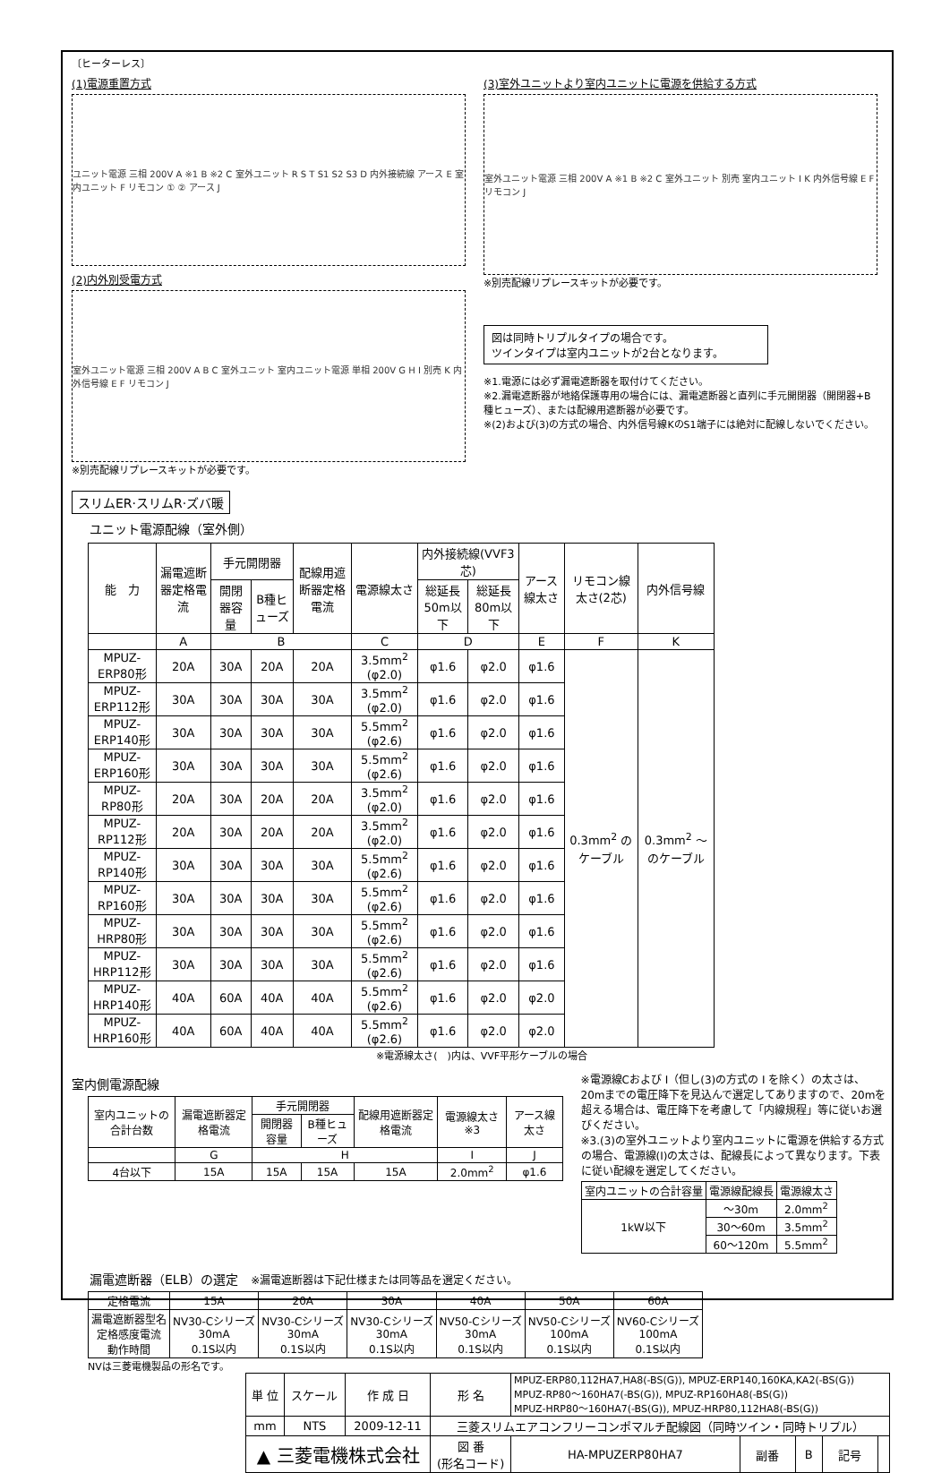〔ヒーターレス〕
(1)電源重置方式
ユニット電源 三相 200V A ※1 B ※2 C 室外ユニット R S T S1 S2 S3 D 内外接続線 アース E 室内ユニット F リモコン ① ② アース J
(2)内外別受電方式
室外ユニット電源 三相 200V A B C 室外ユニット 室内ユニット電源 単相 200V G H I 別売 K 内外信号線 E F リモコン J
※別売配線リプレースキットが必要です。
(3)室外ユニットより室内ユニットに電源を供給する方式
室外ユニット電源 三相 200V A ※1 B ※2 C 室外ユニット 別売 室内ユニット I K 内外信号線 E F リモコン J
※別売配線リプレースキットが必要です。
図は同時トリプルタイプの場合です。
ツインタイプは室内ユニットが2台となります。
※1.電源には必ず漏電遮断器を取付けてください。
※2.漏電遮断器が地絡保護専用の場合には、漏電遮断器と直列に手元開閉器（開閉器+B種ヒューズ）、または配線用遮断器が必要です。
※(2)および(3)の方式の場合、内外信号線KのS1端子には絶対に配線しないでください。
スリムER·スリムR·ズバ暖
ユニット電源配線（室外側）
| 能 力 | 漏電遮断器定格電流 | 手元開閉器 | | 配線用遮断器定格電流 | 電源線太さ | 内外接続線(VVF3芯) | | アース線太さ | リモコン線太さ(2芯) | 内外信号線 |
| --- | --- | --- | --- | --- | --- | --- | --- | --- | --- | --- |
| | | 開閉器容量 | B種ヒューズ | | | 総延長50m以下 | 総延長80m以下 | | | |
| | A | B | | | C | D | | E | F | K |
| MPUZ-ERP80形 | 20A | 30A | 20A | 20A | 3.5mm<sup>2</sup> (φ2.0) | φ1.6 | φ2.0 | φ1.6 | 0.3mm<sup>2</sup> のケーブル | 0.3mm<sup>2</sup> ～のケーブル |
| MPUZ-ERP112形 | 30A | 30A | 30A | 30A | 3.5mm<sup>2</sup> (φ2.0) | φ1.6 | φ2.0 | φ1.6 | | |
| MPUZ-ERP140形 | 30A | 30A | 30A | 30A | 5.5mm<sup>2</sup> (φ2.6) | φ1.6 | φ2.0 | φ1.6 | | |
| MPUZ-ERP160形 | 30A | 30A | 30A | 30A | 5.5mm<sup>2</sup> (φ2.6) | φ1.6 | φ2.0 | φ1.6 | | |
| MPUZ-RP80形 | 20A | 30A | 20A | 20A | 3.5mm<sup>2</sup> (φ2.0) | φ1.6 | φ2.0 | φ1.6 | | |
| MPUZ-RP112形 | 20A | 30A | 20A | 20A | 3.5mm<sup>2</sup> (φ2.0) | φ1.6 | φ2.0 | φ1.6 | | |
| MPUZ-RP140形 | 30A | 30A | 30A | 30A | 5.5mm<sup>2</sup> (φ2.6) | φ1.6 | φ2.0 | φ1.6 | | |
| MPUZ-RP160形 | 30A | 30A | 30A | 30A | 5.5mm<sup>2</sup> (φ2.6) | φ1.6 | φ2.0 | φ1.6 | | |
| MPUZ-HRP80形 | 30A | 30A | 30A | 30A | 5.5mm<sup>2</sup> (φ2.6) | φ1.6 | φ2.0 | φ1.6 | | |
| MPUZ-HRP112形 | 30A | 30A | 30A | 30A | 5.5mm<sup>2</sup> (φ2.6) | φ1.6 | φ2.0 | φ1.6 | | |
| MPUZ-HRP140形 | 40A | 60A | 40A | 40A | 5.5mm<sup>2</sup> (φ2.6) | φ1.6 | φ2.0 | φ2.0 | | |
| MPUZ-HRP160形 | 40A | 60A | 40A | 40A | 5.5mm<sup>2</sup> (φ2.6) | φ1.6 | φ2.0 | φ2.0 | | |
※電源線太さ(　)内は、VVF平形ケーブルの場合
室内側電源配線
| 室内ユニットの合計台数 | 漏電遮断器定格電流 | 手元開閉器 | | 配線用遮断器定格電流 | 電源線太さ ※3 | アース線太さ |
| --- | --- | --- | --- | --- | --- | --- |
| | | 開閉器容量 | B種ヒューズ | | | |
| | G | H | | | I | J |
| 4台以下 | 15A | 15A | 15A | 15A | 2.0mm<sup>2</sup> | φ1.6 |
※電源線Cおよび I（但し(3)の方式の I を除く）の太さは、20mまでの電圧降下を見込んで選定してありますので、20mを超える場合は、電圧降下を考慮して「内線規程」等に従いお選びください。
※3.(3)の室外ユニットより室内ユニットに電源を供給する方式の場合、電源線(I)の太さは、配線長によって異なります。下表に従い配線を選定してください。
| 室内ユニットの合計容量 | 電源線配線長 | 電源線太さ |
| --- | --- | --- |
| 1kW以下 | ～30m | 2.0mm<sup>2</sup> |
| | 30～60m | 3.5mm<sup>2</sup> |
| | 60～120m | 5.5mm<sup>2</sup> |
漏電遮断器（ELB）の選定　※漏電遮断器は下記仕様または同等品を選定ください。
| 定格電流 | 15A | 20A | 30A | 40A | 50A | 60A |
| 漏電遮断器型名 定格感度電流 動作時間 | NV30-Cシリーズ 30mA 0.1S以内 | NV30-Cシリーズ 30mA 0.1S以内 | NV30-Cシリーズ 30mA 0.1S以内 | NV50-Cシリーズ 30mA 0.1S以内 | NV50-Cシリーズ 100mA 0.1S以内 | NV60-Cシリーズ 100mA 0.1S以内 |
NVは三菱電機製品の形名です。
| 単 位 | スケール | 作 成 日 | 形 名 | MPUZ-ERP80,112HA7,HA8(-BS(G)), MPUZ-ERP140,160KA,KA2(-BS(G)) MPUZ-RP80～160HA7(-BS(G)), MPUZ-RP160HA8(-BS(G)) MPUZ-HRP80～160HA7(-BS(G)), MPUZ-HRP80,112HA8(-BS(G)) | | | | |
| mm | NTS | 2009-12-11 | 三菱スリムエアコンフリーコンポマルチ配線図（同時ツイン・同時トリプル） | | | | | |
| ▲ 三菱電機株式会社 | | | 図 番 (形名コード) | HA-MPUZERP80HA7 | 副番 | B | 記号 | |